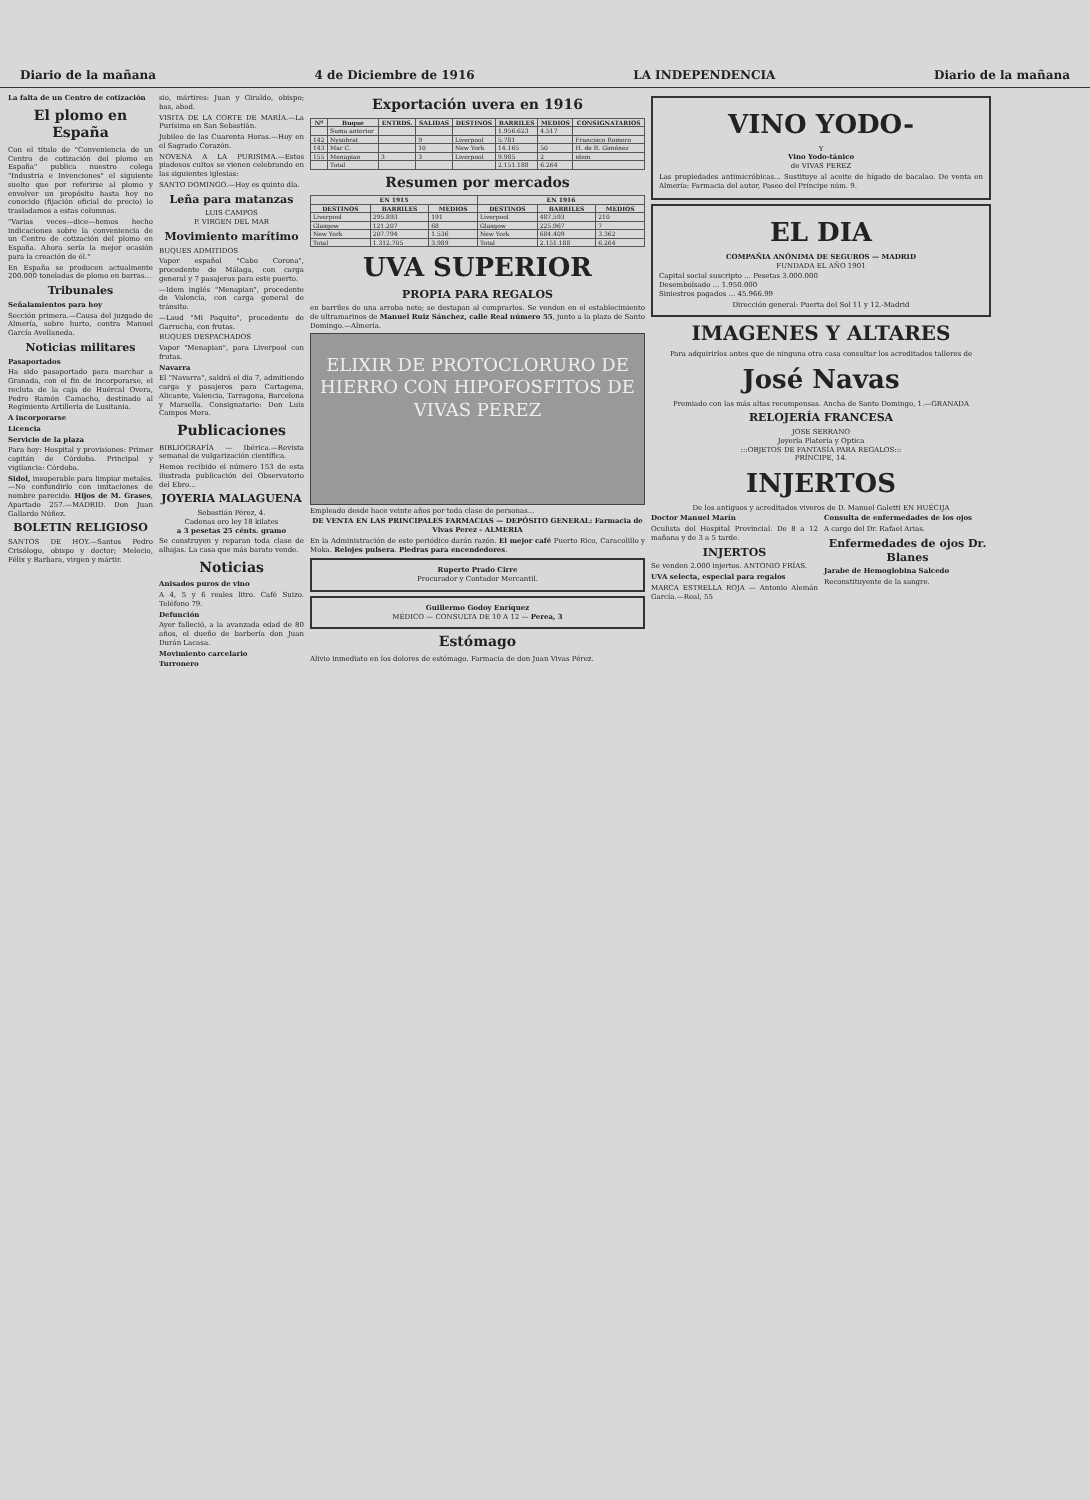Diario de la mañana 4 de Diciembre de 1916 LA INDEPENDENCIA Diario de la mañana
La falta de un Centro de cotización
El plomo en España
Con el título de "Conveniencia de un Centro de cotización del plomo en España" publica nuestro colega "Industria e Invenciones" el siguiente suelto que por referirse al plomo y envolver un propósito hasta hoy no conocido (fijación oficial de precio) lo trasladamos a estas columnas.
"Varias veces—dice—hemos hecho indicaciones sobre la conveniencia de un Centro de cotización del plomo en España. Ahora sería la mejor ocasión para la creación de él."
En España se producen actualmente 200.000 toneladas de plomo en barras...
Tribunales
Señalamientos para hoy
Sección primera.—Causa del juzgado de Almería, sobre hurto, contra Manuel García Avellaneda.
Noticias militares
Pasaportados
Ha sido pasaportado para marchar a Granada, con el fin de incorporarse, el recluta de la caja de Huércal Overa, Pedro Ramón Camacho, destinado al Regimiento Artillería de Lusitania.
A incorporarse
Licencia
Servicio de la plaza
Para hoy: Hospital y provisiones: Primer capitán de Córdoba. Principal y vigilancia: Córdoba.
Sidol, insuperable para limpiar metales.—No confundirlo con imitaciones de nombre parecido. Hijos de M. Grases, Apartado 257.—MADRID. Don Juan Gallardo Núñez.
BOLETIN RELIGIOSO
SANTOS DE HOY.—Santos Pedro Crisólogo, obispo y doctor; Melecio, Félix y Barbara, virgen y mártir.
sio, mártires: Juan y Giraldo, obispo; bas, abad.
VISITA DE LA CORTE DE MARÍA.—La Purísima en San Sebastián.
Jubileo de las Cuarenta Horas.—Hoy en el Sagrado Corazón.
NOVENA A LA PURISIMA.—Estos piadosos cultos se vienen celebrando en las siguientes iglesias:
SANTO DOMINGO.—Hoy es quinto día.
Leña para matanzas
LUIS CAMPOS
P. VIRGEN DEL MAR
Movimiento marítimo
BUQUES ADMITIDOS
Vapor español "Cabo Corona", procedente de Málaga, con carga general y 7 pasajeros para este puerto.
—Idem inglés "Menapian", procedente de Valencia, con carga general de tránsito.
—Laud "Mi Paquito", procedente de Garrucha, con frutas.
BUQUES DESPACHADOS
Vapor "Menapian", para Liverpool con frutas.
Navarra
El "Navarra", saldrá el día 7, admitiendo carga y pasajeros para Cartagena, Alicante, Valencia, Tarragona, Barcelona y Marsella. Consignatario: Don Luis Campos Mora.
Publicaciones
BIBLIOGRAFÍA — Ibérica.—Revista semanal de vulgarización científica.
Hemos recibido el número 153 de esta ilustrada publicación del Observatorio del Ebro...
JOYERIA MALAGUENA
Sebastián Pérez, 4.
Cadenas oro ley 18 kilates
a 3 pesetas 25 cénts. gramo
Se construyen y reparan toda clase de alhajas. La casa que más barato vende.
Noticias
Anisados puros de vino
A 4, 5 y 6 reales litro. Café Suizo. Teléfono 79.
Defunción
Ayer falleció, a la avanzada edad de 80 años, el dueño de barbería don Juan Durán Lacasa.
Movimiento carcelario
Turronero
Exportación uvera en 1916
| Nº | Buque | ENTRDS. | SALIDAS | DESTINOS | BARRILES | MEDIOS | CONSIGNATARIOS |
| --- | --- | --- | --- | --- | --- | --- | --- |
| | Suma anterior | | | | 1.956.623 | 4.517 | |
| 142 | Nysobrat | | 9 | Liverpool | 5.781 | | Francisco Romero |
| 143 | Mar C. | | 10 | New York | 14.165 | 50 | H. de R. Giménez |
| 155 | Menapian | 3 | 3 | Liverpool | 9.985 | 2 | idem |
| | Total | | | | 2.151.188 | 6.264 | |
Resumen por mercados
| EN 1915 | | | EN 1916 | | |
| --- | --- | --- | --- | --- | --- |
| DESTINOS | BARRILES | MEDIOS | DESTINOS | BARRILES | MEDIOS |
| Liverpool | 295.893 | 191 | Liverpool | 487.593 | 210 |
| Glasgow | 121.207 | 68 | Glasgow | 225.967 | 7 |
| New York | 207.794 | 1.536 | New York | 684.409 | 3.362 |
| Total | 1.312.705 | 3.989 | Total | 2.151.188 | 6.264 |
UVA SUPERIOR
PROPIA PARA REGALOS
en barriles de una arroba neto; se destapan al comprarlos. Se venden en el establecimiento de ultramarinos de Manuel Ruiz Sánchez, calle Real número 55, junto a la plaza de Santo Domingo.—Almería.
ELIXIR DE PROTOCLORURO DE HIERRO CON HIPOFOSFITOS DE VIVAS PEREZ
Empleado desde hace veinte años por toda clase de personas...
DE VENTA EN LAS PRINCIPALES FARMACIAS — DEPÓSITO GENERAL: Farmacia de Vivas Perez - ALMERIA
En la Administración de este periódico darán razón. El mejor café Puerto Rico, Caracolillo y Moka. Relojes pulsera. Piedras para encendedores.
Ruperto Prado Cirre
Procurador y Contador Mercantil.
Guillermo Godoy Enríquez
MÉDICO — CONSULTA DE 10 A 12 — Perea, 3
Estómago
Alivio inmediato en los dolores de estómago. Farmacia de don Juan Vivas Pérez.
VINO YODO-
Y
Vino Yodo-tánico
de VIVAS PEREZ
Las propiedades antimicróbicas... Sustituye al aceite de hígado de bacalao. De venta en Almería: Farmacia del autor, Paseo del Príncipe núm. 9.
EL DIA
COMPAÑIA ANÓNIMA DE SEGUROS — MADRID
FUNDADA EL AÑO 1901
Capital social suscripto ... Pesetas 3.000.000
Desembolsado ... 1.950.000
Siniestros pagados ... 45.966.99
Dirección general: Puerta del Sol 11 y 12.-Madrid
IMAGENES Y ALTARES
Para adquirirlos antes que de ninguna otra casa consultar los acreditados talleres de
José Navas
Premiado con las más altas recompensas. Ancha de Santo Domingo, 1.—GRANADA
RELOJERÍA FRANCESA
JOSE SERRANO
Joyería Platería y Optica
:::OBJETOS DE FANTASÍA PARA REGALOS:::
PRÍNCIPE, 14.
INJERTOS
De los antiguos y acreditados viveros de D. Manuel Galetti EN HUÉCIJA
Doctor Manuel Marín
Oculista del Hospital Provincial. De 8 a 12 mañana y de 3 a 5 tarde.
INJERTOS
Se venden 2.000 injertos. ANTONIO FRÍAS.
UVA selecta, especial para regalos
MARCA ESTRELLA ROJA — Antonio Alemán García.—Real, 55
Consulta de enfermedades de los ojos
A cargo del Dr. Rafael Arias.
Enfermedades de ojos Dr. Blanes
Jarabe de Hemoglobina Salcedo
Reconstituyente de la sangre.